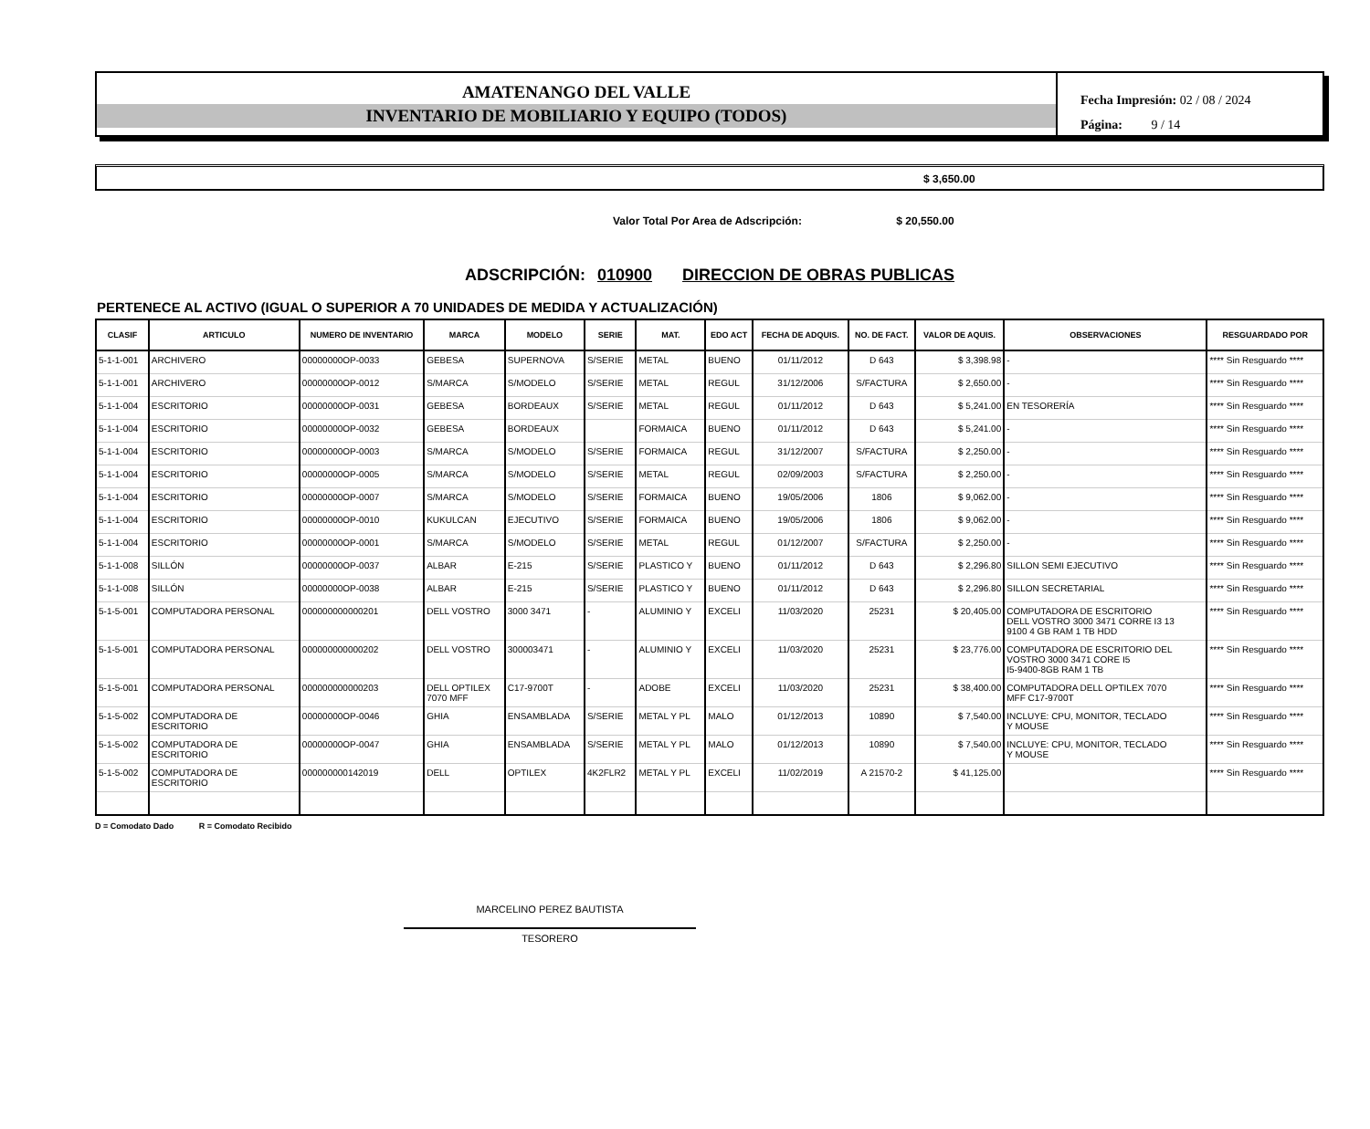AMATENANGO DEL VALLE
INVENTARIO DE MOBILIARIO Y EQUIPO (TODOS)
Fecha Impresión: 02 / 08 / 2024
Página: 9 / 14
$ 3,650.00
Valor Total Por Area de Adscripción: $ 20,550.00
ADSCRIPCIÓN: 010900 DIRECCION DE OBRAS PUBLICAS
PERTENECE AL ACTIVO (IGUAL O SUPERIOR A 70 UNIDADES DE MEDIDA Y ACTUALIZACIÓN)
| CLASIF | ARTICULO | NUMERO DE INVENTARIO | MARCA | MODELO | SERIE | MAT. | EDO ACT | FECHA DE ADQUIS. | NO. DE FACT. | VALOR DE AQUIS. | OBSERVACIONES | RESGUARDADO POR |
| --- | --- | --- | --- | --- | --- | --- | --- | --- | --- | --- | --- | --- |
| 5-1-1-001 | ARCHIVERO | 00000000OP-0033 | GEBESA | SUPERNOVA | S/SERIE | METAL | BUENO | 01/11/2012 | D 643 | $ 3,398.98 | - | **** Sin Resguardo **** |
| 5-1-1-001 | ARCHIVERO | 00000000OP-0012 | S/MARCA | S/MODELO | S/SERIE | METAL | REGUL | 31/12/2006 | S/FACTURA | $ 2,650.00 | - | **** Sin Resguardo **** |
| 5-1-1-004 | ESCRITORIO | 00000000OP-0031 | GEBESA | BORDEAUX | S/SERIE | METAL | REGUL | 01/11/2012 | D 643 | $ 5,241.00 | EN TESORERÍA | **** Sin Resguardo **** |
| 5-1-1-004 | ESCRITORIO | 00000000OP-0032 | GEBESA | BORDEAUX | | FORMAICA | BUENO | 01/11/2012 | D 643 | $ 5,241.00 | - | **** Sin Resguardo **** |
| 5-1-1-004 | ESCRITORIO | 00000000OP-0003 | S/MARCA | S/MODELO | S/SERIE | FORMAICA | REGUL | 31/12/2007 | S/FACTURA | $ 2,250.00 | - | **** Sin Resguardo **** |
| 5-1-1-004 | ESCRITORIO | 00000000OP-0005 | S/MARCA | S/MODELO | S/SERIE | METAL | REGUL | 02/09/2003 | S/FACTURA | $ 2,250.00 | - | **** Sin Resguardo **** |
| 5-1-1-004 | ESCRITORIO | 00000000OP-0007 | S/MARCA | S/MODELO | S/SERIE | FORMAICA | BUENO | 19/05/2006 | 1806 | $ 9,062.00 | - | **** Sin Resguardo **** |
| 5-1-1-004 | ESCRITORIO | 00000000OP-0010 | KUKULCAN | EJECUTIVO | S/SERIE | FORMAICA | BUENO | 19/05/2006 | 1806 | $ 9,062.00 | - | **** Sin Resguardo **** |
| 5-1-1-004 | ESCRITORIO | 00000000OP-0001 | S/MARCA | S/MODELO | S/SERIE | METAL | REGUL | 01/12/2007 | S/FACTURA | $ 2,250.00 | - | **** Sin Resguardo **** |
| 5-1-1-008 | SILLÓN | 00000000OP-0037 | ALBAR | E-215 | S/SERIE | PLASTICO Y | BUENO | 01/11/2012 | D 643 | $ 2,296.80 | SILLON SEMI EJECUTIVO | **** Sin Resguardo **** |
| 5-1-1-008 | SILLÓN | 00000000OP-0038 | ALBAR | E-215 | S/SERIE | PLASTICO Y | BUENO | 01/11/2012 | D 643 | $ 2,296.80 | SILLON SECRETARIAL | **** Sin Resguardo **** |
| 5-1-5-001 | COMPUTADORA PERSONAL | 000000000000201 | DELL VOSTRO | 3000 3471 | - | ALUMINIO Y | EXCELI | 11/03/2020 | 25231 | $ 20,405.00 | COMPUTADORA DE ESCRITORIO DELL VOSTRO 3000 3471 CORRE I3 13 9100 4 GB RAM 1 TB HDD | **** Sin Resguardo **** |
| 5-1-5-001 | COMPUTADORA PERSONAL | 000000000000202 | DELL VOSTRO | 300003471 | - | ALUMINIO Y | EXCELI | 11/03/2020 | 25231 | $ 23,776.00 | COMPUTADORA DE ESCRITORIO DEL VOSTRO 3000 3471 CORE I5 I5-9400-8GB RAM 1 TB | **** Sin Resguardo **** |
| 5-1-5-001 | COMPUTADORA PERSONAL | 000000000000203 | DELL OPTILEX 7070 MFF | C17-9700T | - | ADOBE | EXCELI | 11/03/2020 | 25231 | $ 38,400.00 | COMPUTADORA DELL OPTILEX 7070 MFF C17-9700T | **** Sin Resguardo **** |
| 5-1-5-002 | COMPUTADORA DE ESCRITORIO | 00000000OP-0046 | GHIA | ENSAMBLADA | S/SERIE | METAL Y PL | MALO | 01/12/2013 | 10890 | $ 7,540.00 | INCLUYE: CPU, MONITOR, TECLADO Y MOUSE | **** Sin Resguardo **** |
| 5-1-5-002 | COMPUTADORA DE ESCRITORIO | 00000000OP-0047 | GHIA | ENSAMBLADA | S/SERIE | METAL Y PL | MALO | 01/12/2013 | 10890 | $ 7,540.00 | INCLUYE: CPU, MONITOR, TECLADO Y MOUSE | **** Sin Resguardo **** |
| 5-1-5-002 | COMPUTADORA DE ESCRITORIO | 000000000142019 | DELL | OPTILEX | 4K2FLR2 | METAL Y PL | EXCELI | 11/02/2019 | A 21570-2 | $ 41,125.00 | | **** Sin Resguardo **** |
D = Comodato Dado R = Comodato Recibido
MARCELINO PEREZ BAUTISTA
TESORERO